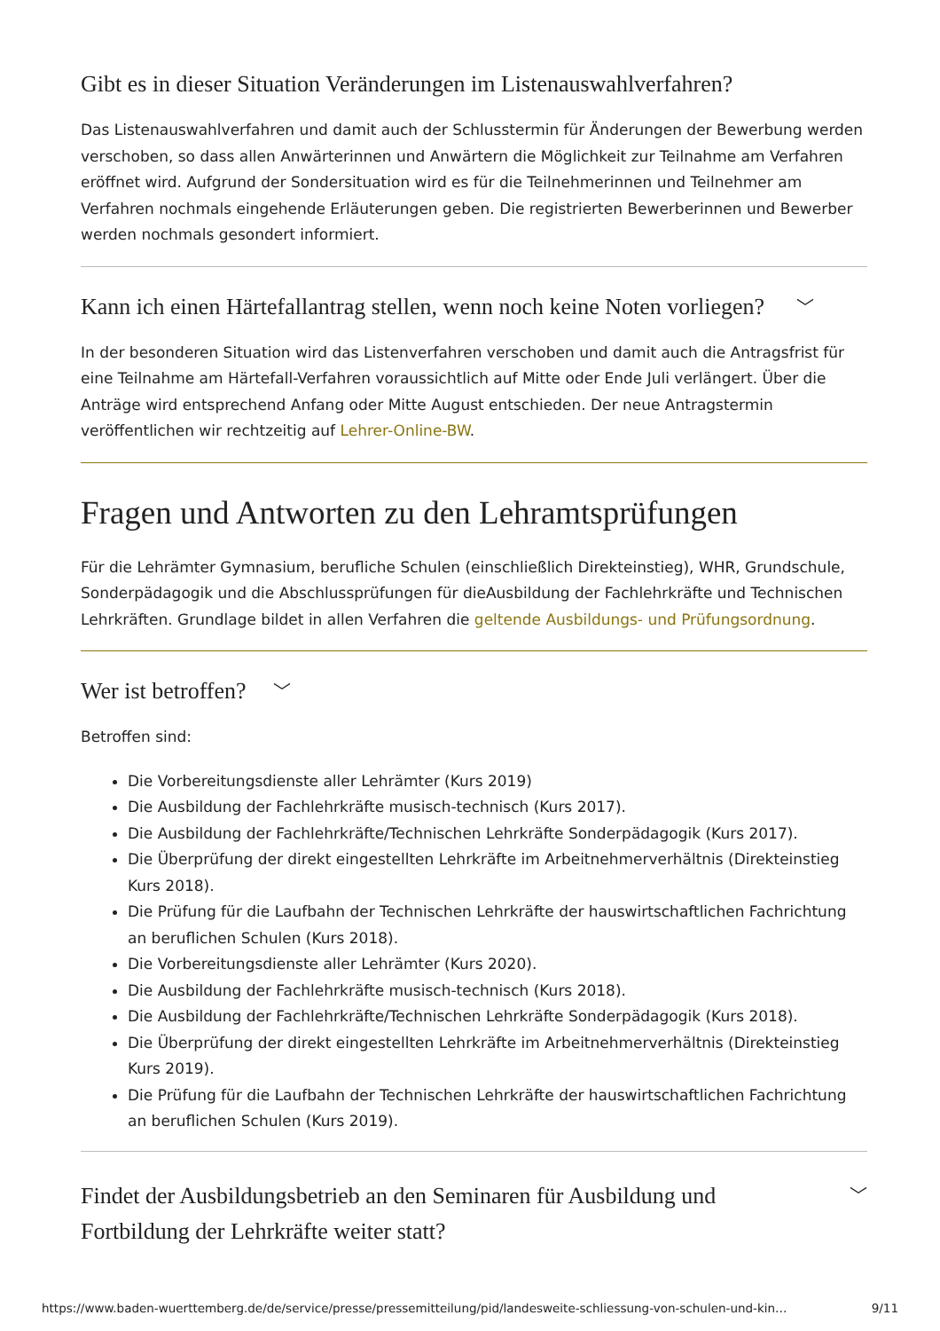Gibt es in dieser Situation Veränderungen im Listenauswahlverfahren?
Das Listenauswahlverfahren und damit auch der Schlusstermin für Änderungen der Bewerbung werden verschoben, so dass allen Anwärterinnen und Anwärtern die Möglichkeit zur Teilnahme am Verfahren eröffnet wird. Aufgrund der Sondersituation wird es für die Teilnehmerinnen und Teilnehmer am Verfahren nochmals eingehende Erläuterungen geben. Die registrierten Bewerberinnen und Bewerber werden nochmals gesondert informiert.
Kann ich einen Härtefallantrag stellen, wenn noch keine Noten vorliegen? ﹀
In der besonderen Situation wird das Listenverfahren verschoben und damit auch die Antragsfrist für eine Teilnahme am Härtefall-Verfahren voraussichtlich auf Mitte oder Ende Juli verlängert. Über die Anträge wird entsprechend Anfang oder Mitte August entschieden. Der neue Antragstermin veröffentlichen wir rechtzeitig auf Lehrer-Online-BW.
Fragen und Antworten zu den Lehramtsprüfungen
Für die Lehrämter Gymnasium, berufliche Schulen (einschließlich Direkteinstieg), WHR, Grundschule, Sonderpädagogik und die Abschlussprüfungen für dieAusbildung der Fachlehrkräfte und Technischen Lehrkräften. Grundlage bildet in allen Verfahren die geltende Ausbildungs- und Prüfungsordnung.
Wer ist betroffen? ﹀
Betroffen sind:
Die Vorbereitungsdienste aller Lehrämter (Kurs 2019)
Die Ausbildung der Fachlehrkräfte musisch-technisch (Kurs 2017).
Die Ausbildung der Fachlehrkräfte/Technischen Lehrkräfte Sonderpädagogik (Kurs 2017).
Die Überprüfung der direkt eingestellten Lehrkräfte im Arbeitnehmerverhältnis (Direkteinstieg Kurs 2018).
Die Prüfung für die Laufbahn der Technischen Lehrkräfte der hauswirtschaftlichen Fachrichtung an beruflichen Schulen (Kurs 2018).
Die Vorbereitungsdienste aller Lehrämter (Kurs 2020).
Die Ausbildung der Fachlehrkräfte musisch-technisch (Kurs 2018).
Die Ausbildung der Fachlehrkräfte/Technischen Lehrkräfte Sonderpädagogik (Kurs 2018).
Die Überprüfung der direkt eingestellten Lehrkräfte im Arbeitnehmerverhältnis (Direkteinstieg Kurs 2019).
Die Prüfung für die Laufbahn der Technischen Lehrkräfte der hauswirtschaftlichen Fachrichtung an beruflichen Schulen (Kurs 2019).
Findet der Ausbildungsbetrieb an den Seminaren für Ausbildung und
Fortbildung der Lehrkräfte weiter statt? ﹀
https://www.baden-wuerttemberg.de/de/service/presse/pressemitteilung/pid/landesweite-schliessung-von-schulen-und-kin… 9/11